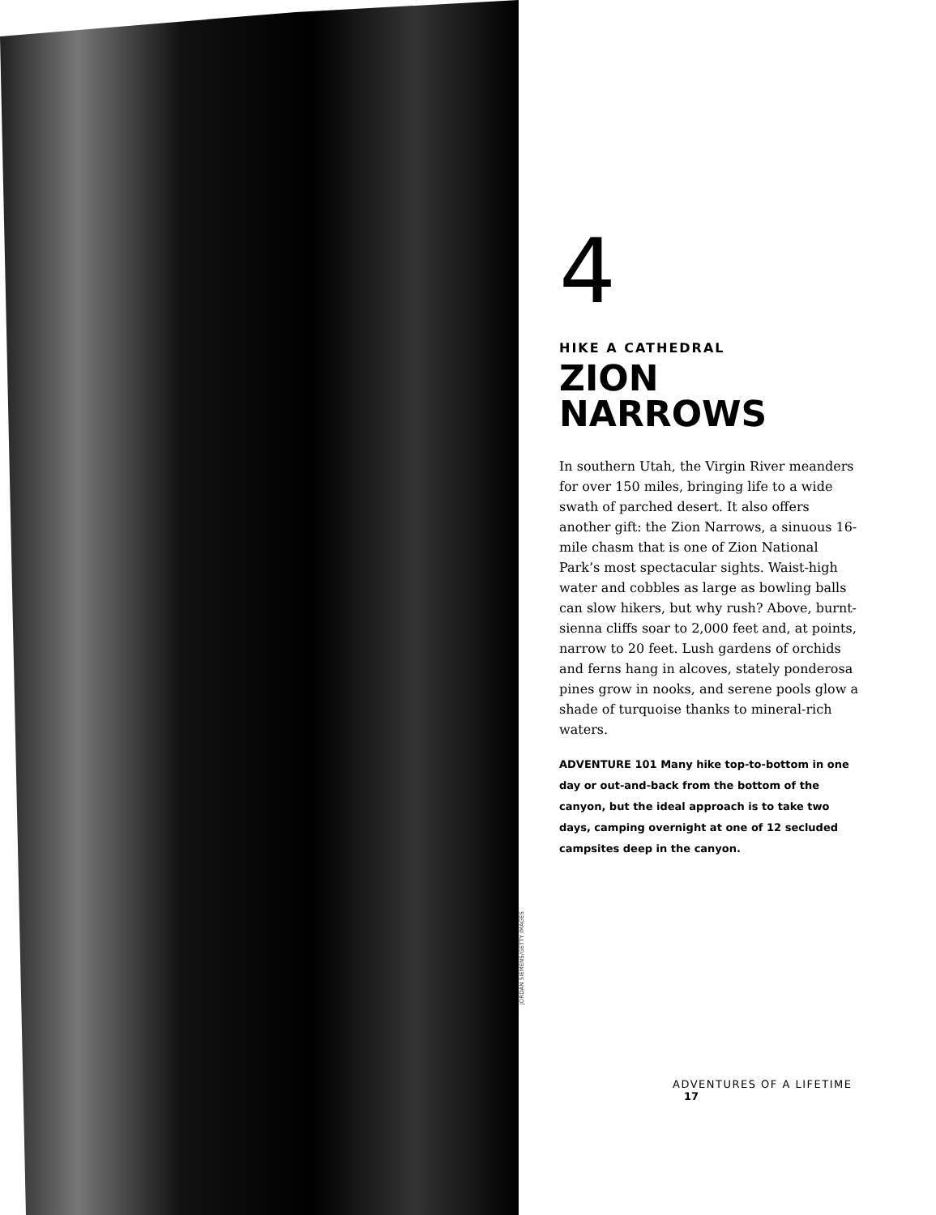JORDAN SIEMENS/GETTY IMAGES
4
HIKE A CATHEDRAL
ZION
NARROWS
In southern Utah, the Virgin River meanders for over 150 miles, bringing life to a wide swath of parched desert. It also offers another gift: the Zion Narrows, a sinuous 16-mile chasm that is one of Zion National Park’s most spectacular sights. Waist-high water and cobbles as large as bowling balls can slow hikers, but why rush? Above, burnt-sienna cliffs soar to 2,000 feet and, at points, narrow to 20 feet. Lush gardens of orchids and ferns hang in alcoves, stately ponderosa pines grow in nooks, and serene pools glow a shade of turquoise thanks to mineral-rich waters.
ADVENTURE 101 Many hike top-to-bottom in one day or out-and-back from the bottom of the canyon, but the ideal approach is to take two days, camping overnight at one of 12 secluded campsites deep in the canyon.
ADVENTURES OF A LIFETIME 17